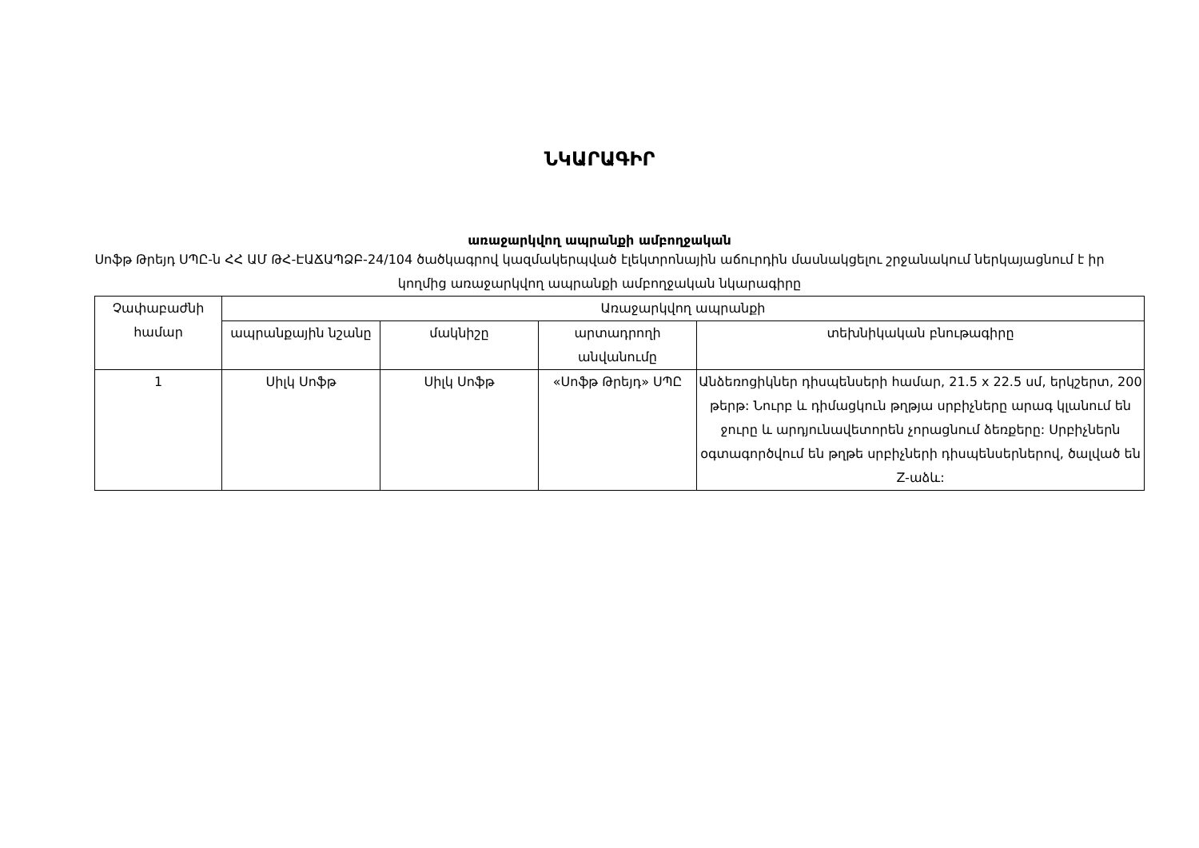ՆԿԱՐԱԳԻՐ
առաջարկվող ապրանքի ամբողջական
Սոֆթ Թրեյդ ՍՊԸ-ն ՀՀ ԱՄ ԹՀ-ԷԱՃԱՊՁԲ-24/104 ծածկագրով կազմակերպված էլեկտրոնային աճուրդին մասնակցելու շրջանակում ներկայացնում է իր կողմից առաջարկվող ապրանքի ամբողջական նկարագիրը
| Չափաբաժնի համար | Առաջարկվող ապրանքի | | | |
| --- | --- | --- | --- | --- |
| | ապրանքային նշանը | մակնիշը | արտադրողի անվանումը | տեխնիկական բնութագիրը |
| 1 | Սիլկ Սոֆթ | Սիլկ Սոֆթ | «Սոֆթ Թրեյդ» ՍՊԸ | Անձեռոցիկներ դիսպենսերի համար, 21.5 x 22.5 սմ, երկշերտ, 200 թերթ: Նուրբ և դիմացկուն թղթյա սրբիչները արագ կլանում են ջուրը և արդյունավետորեն չորացնում ձեռքերը: Սրբիչներն օգտագործվում են թղթե սրբիչների դիսպենսերներով, ծալված են Z-աձև: |